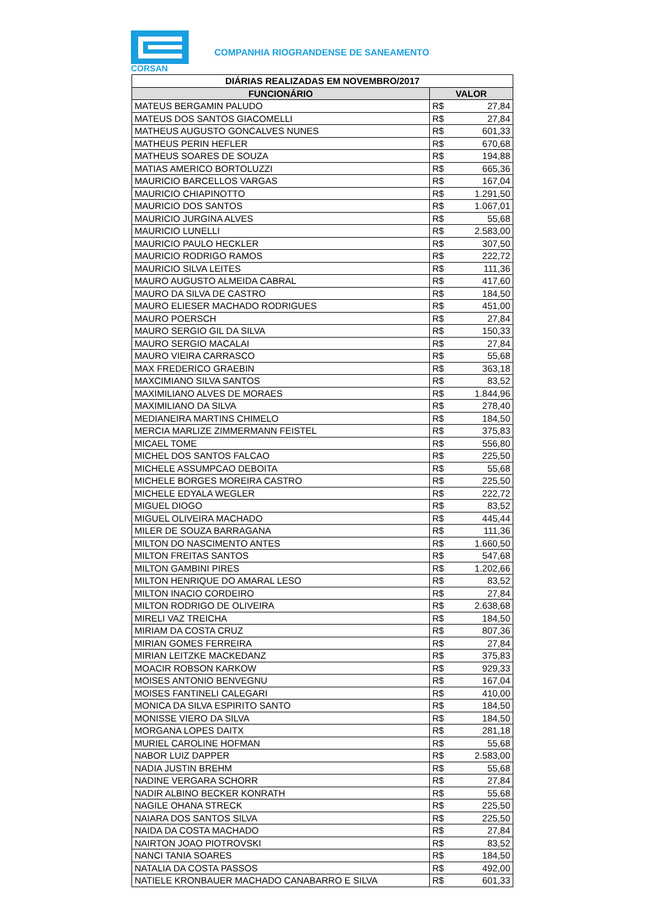CORSAN
COMPANHIA RIOGRANDENSE DE SANEAMENTO
| DIÁRIAS REALIZADAS EM NOVEMBRO/2017 | | |
| --- | --- | --- |
| FUNCIONÁRIO | VALOR | |
| MATEUS BERGAMIN PALUDO | R$ | 27,84 |
| MATEUS DOS SANTOS GIACOMELLI | R$ | 27,84 |
| MATHEUS AUGUSTO GONCALVES NUNES | R$ | 601,33 |
| MATHEUS PERIN HEFLER | R$ | 670,68 |
| MATHEUS SOARES DE SOUZA | R$ | 194,88 |
| MATIAS AMERICO BORTOLUZZI | R$ | 665,36 |
| MAURICIO BARCELLOS VARGAS | R$ | 167,04 |
| MAURICIO CHIAPINOTTO | R$ | 1.291,50 |
| MAURICIO DOS SANTOS | R$ | 1.067,01 |
| MAURICIO JURGINA ALVES | R$ | 55,68 |
| MAURICIO LUNELLI | R$ | 2.583,00 |
| MAURICIO PAULO HECKLER | R$ | 307,50 |
| MAURICIO RODRIGO RAMOS | R$ | 222,72 |
| MAURICIO SILVA LEITES | R$ | 111,36 |
| MAURO AUGUSTO ALMEIDA CABRAL | R$ | 417,60 |
| MAURO DA SILVA DE CASTRO | R$ | 184,50 |
| MAURO ELIESER MACHADO RODRIGUES | R$ | 451,00 |
| MAURO POERSCH | R$ | 27,84 |
| MAURO SERGIO GIL DA SILVA | R$ | 150,33 |
| MAURO SERGIO MACALAI | R$ | 27,84 |
| MAURO VIEIRA CARRASCO | R$ | 55,68 |
| MAX FREDERICO GRAEBIN | R$ | 363,18 |
| MAXCIMIANO SILVA SANTOS | R$ | 83,52 |
| MAXIMILIANO ALVES DE MORAES | R$ | 1.844,96 |
| MAXIMILIANO DA SILVA | R$ | 278,40 |
| MEDIANEIRA MARTINS CHIMELO | R$ | 184,50 |
| MERCIA MARLIZE ZIMMERMANN FEISTEL | R$ | 375,83 |
| MICAEL TOME | R$ | 556,80 |
| MICHEL DOS SANTOS FALCAO | R$ | 225,50 |
| MICHELE ASSUMPCAO DEBOITA | R$ | 55,68 |
| MICHELE BORGES MOREIRA CASTRO | R$ | 225,50 |
| MICHELE EDYALA WEGLER | R$ | 222,72 |
| MIGUEL DIOGO | R$ | 83,52 |
| MIGUEL OLIVEIRA MACHADO | R$ | 445,44 |
| MILER DE SOUZA BARRAGANA | R$ | 111,36 |
| MILTON DO NASCIMENTO ANTES | R$ | 1.660,50 |
| MILTON FREITAS SANTOS | R$ | 547,68 |
| MILTON GAMBINI PIRES | R$ | 1.202,66 |
| MILTON HENRIQUE DO AMARAL LESO | R$ | 83,52 |
| MILTON INACIO CORDEIRO | R$ | 27,84 |
| MILTON RODRIGO DE OLIVEIRA | R$ | 2.638,68 |
| MIRELI VAZ TREICHA | R$ | 184,50 |
| MIRIAM DA COSTA CRUZ | R$ | 807,36 |
| MIRIAN GOMES FERREIRA | R$ | 27,84 |
| MIRIAN LEITZKE MACKEDANZ | R$ | 375,83 |
| MOACIR ROBSON KARKOW | R$ | 929,33 |
| MOISES ANTONIO BENVEGNU | R$ | 167,04 |
| MOISES FANTINELI CALEGARI | R$ | 410,00 |
| MONICA DA SILVA ESPIRITO SANTO | R$ | 184,50 |
| MONISSE VIERO DA SILVA | R$ | 184,50 |
| MORGANA LOPES DAITX | R$ | 281,18 |
| MURIEL CAROLINE HOFMAN | R$ | 55,68 |
| NABOR LUIZ DAPPER | R$ | 2.583,00 |
| NADIA JUSTIN BREHM | R$ | 55,68 |
| NADINE VERGARA SCHORR | R$ | 27,84 |
| NADIR ALBINO BECKER KONRATH | R$ | 55,68 |
| NAGILE OHANA STRECK | R$ | 225,50 |
| NAIARA DOS SANTOS SILVA | R$ | 225,50 |
| NAIDA DA COSTA MACHADO | R$ | 27,84 |
| NAIRTON JOAO PIOTROVSKI | R$ | 83,52 |
| NANCI TANIA SOARES | R$ | 184,50 |
| NATALIA DA COSTA PASSOS | R$ | 492,00 |
| NATIELE KRONBAUER MACHADO CANABARRO E SILVA | R$ | 601,33 |